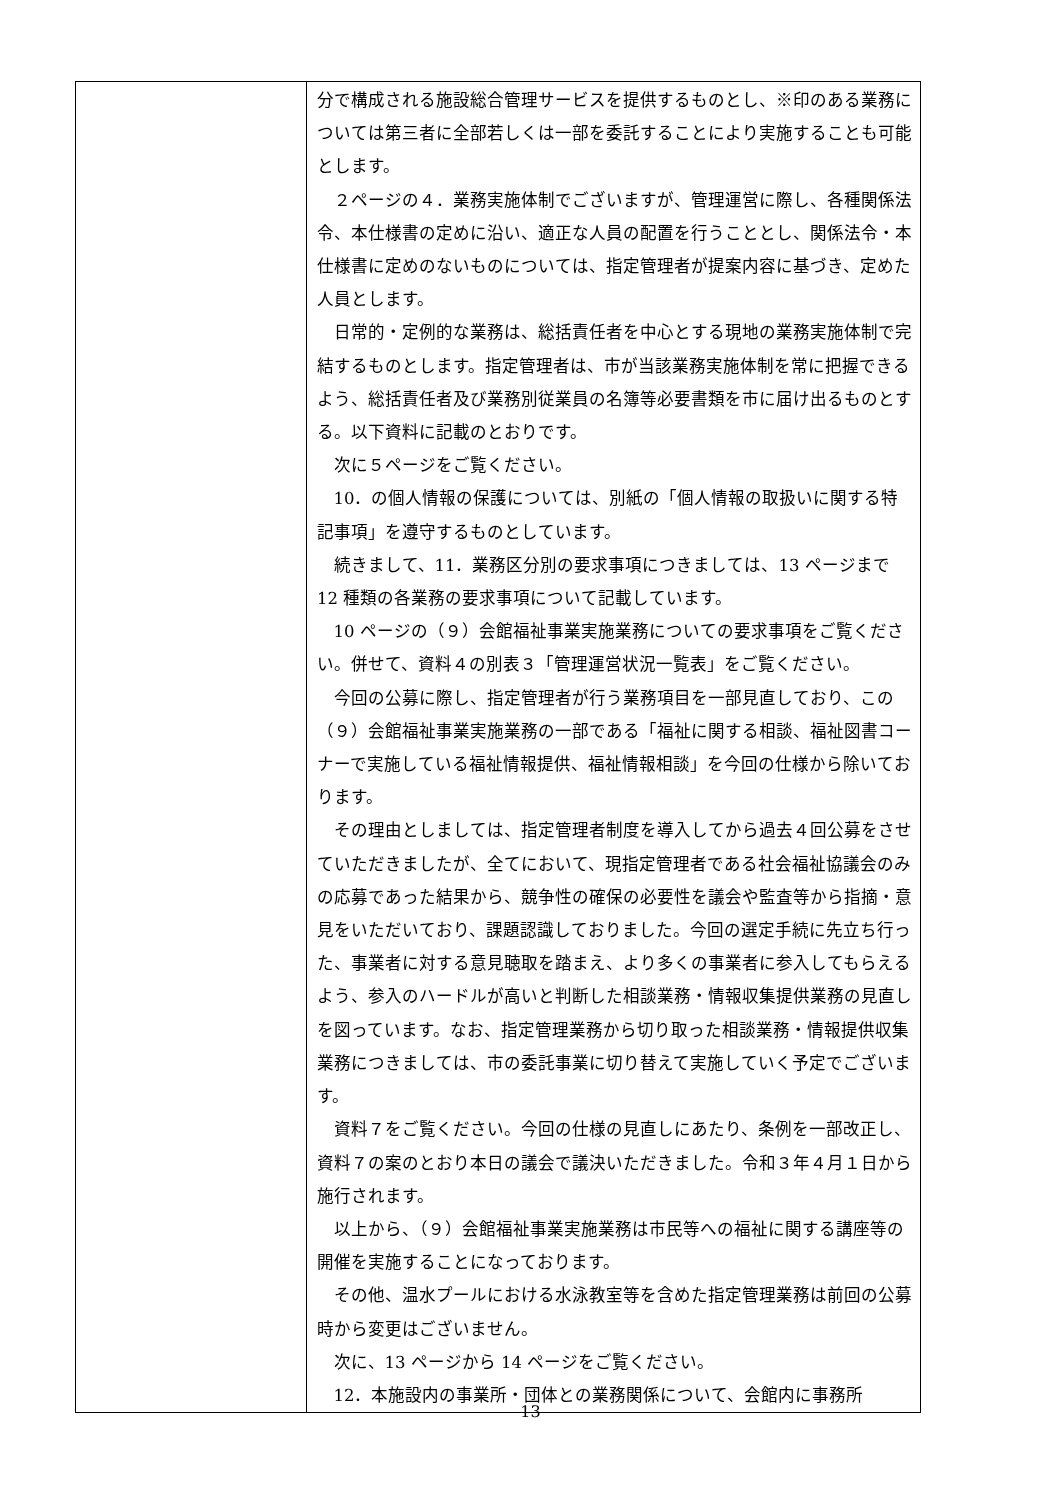| | 分で構成される施設総合管理サービスを提供するものとし、※印のある業務については第三者に全部若しくは一部を委託することにより実施することも可能とします。 ２ページの４．業務実施体制でございますが、管理運営に際し、各種関係法令、本仕様書の定めに沿い、適正な人員の配置を行うこととし、関係法令・本仕様書に定めのないものについては、指定管理者が提案内容に基づき、定めた人員とします。 日常的・定例的な業務は、総括責任者を中心とする現地の業務実施体制で完結するものとします。指定管理者は、市が当該業務実施体制を常に把握できるよう、総括責任者及び業務別従業員の名簿等必要書類を市に届け出るものとする。以下資料に記載のとおりです。 次に５ページをご覧ください。 10．の個人情報の保護については、別紙の「個人情報の取扱いに関する特記事項」を遵守するものとしています。 続きまして、11．業務区分別の要求事項につきましては、13 ページまで 12 種類の各業務の要求事項について記載しています。 10 ページの（９）会館福祉事業実施業務についての要求事項をご覧ください。併せて、資料４の別表３「管理運営状況一覧表」をご覧ください。 今回の公募に際し、指定管理者が行う業務項目を一部見直しており、この（９）会館福祉事業実施業務の一部である「福祉に関する相談、福祉図書コーナーで実施している福祉情報提供、福祉情報相談」を今回の仕様から除いております。 その理由としましては、指定管理者制度を導入してから過去４回公募をさせていただきましたが、全てにおいて、現指定管理者である社会福祉協議会のみの応募であった結果から、競争性の確保の必要性を議会や監査等から指摘・意見をいただいており、課題認識しておりました。今回の選定手続に先立ち行った、事業者に対する意見聴取を踏まえ、より多くの事業者に参入してもらえるよう、参入のハードルが高いと判断した相談業務・情報収集提供業務の見直しを図っています。なお、指定管理業務から切り取った相談業務・情報提供収集業務につきましては、市の委託事業に切り替えて実施していく予定でございます。 資料７をご覧ください。今回の仕様の見直しにあたり、条例を一部改正し、資料７の案のとおり本日の議会で議決いただきました。令和３年４月１日から施行されます。 以上から、（９）会館福祉事業実施業務は市民等への福祉に関する講座等の開催を実施することになっております。 その他、温水プールにおける水泳教室等を含めた指定管理業務は前回の公募時から変更はございません。 次に、13 ページから 14 ページをご覧ください。 12．本施設内の事業所・団体との業務関係について、会館内に事務所 |
13